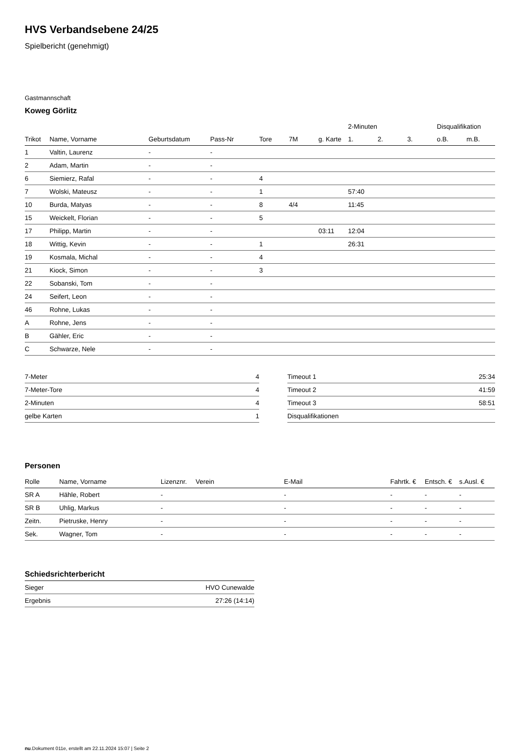HVS Verbandsebene 24/25
Spielbericht (genehmigt)
Gastmannschaft
Koweg Görlitz
| | | | | | | | 2-Minuten | | | Disqualifikation | |
| --- | --- | --- | --- | --- | --- | --- | --- | --- | --- | --- | --- |
| Trikot | Name, Vorname | Geburtsdatum | Pass-Nr | Tore | 7M | g. Karte | 1. | 2. | 3. | o.B. | m.B. |
| 1 | Valtin, Laurenz | - | - | | | | | | | | |
| 2 | Adam, Martin | - | - | | | | | | | | |
| 6 | Siemierz, Rafal | - | - | 4 | | | | | | | |
| 7 | Wolski, Mateusz | - | - | 1 | | | 57:40 | | | | |
| 10 | Burda, Matyas | - | - | 8 | 4/4 | | 11:45 | | | | |
| 15 | Weickelt, Florian | - | - | 5 | | | | | | | |
| 17 | Philipp, Martin | - | - | | | 03:11 | 12:04 | | | | |
| 18 | Wittig, Kevin | - | - | 1 | | | 26:31 | | | | |
| 19 | Kosmala, Michal | - | - | 4 | | | | | | | |
| 21 | Kiock, Simon | - | - | 3 | | | | | | | |
| 22 | Sobanski, Tom | - | - | | | | | | | | |
| 24 | Seifert, Leon | - | - | | | | | | | | |
| 46 | Rohne, Lukas | - | - | | | | | | | | |
| A | Rohne, Jens | - | - | | | | | | | | |
| B | Gähler, Eric | - | - | | | | | | | | |
| C | Schwarze, Nele | - | - | | | | | | | | |
| 7-Meter | 4 |
| 7-Meter-Tore | 4 |
| 2-Minuten | 4 |
| gelbe Karten | 1 |
| Timeout 1 | 25:34 |
| Timeout 2 | 41:59 |
| Timeout 3 | 58:51 |
| Disqualifikationen | |
Personen
| Rolle | Name, Vorname | Lizenznr. | Verein | E-Mail | Fahrtk. € | Entsch. € | s.Ausl. € |
| --- | --- | --- | --- | --- | --- | --- | --- |
| SR A | Hähle, Robert | - | | - | - | - | - |
| SR B | Uhlig, Markus | - | | - | - | - | - |
| Zeitn. | Pietruske, Henry | - | | - | - | - | - |
| Sek. | Wagner, Tom | - | | - | - | - | - |
Schiedsrichterbericht
| Sieger | HVO Cunewalde |
| Ergebnis | 27:26 (14:14) |
nu.Dokument 011e, erstellt am 22.11.2024 15:07 | Seite 2